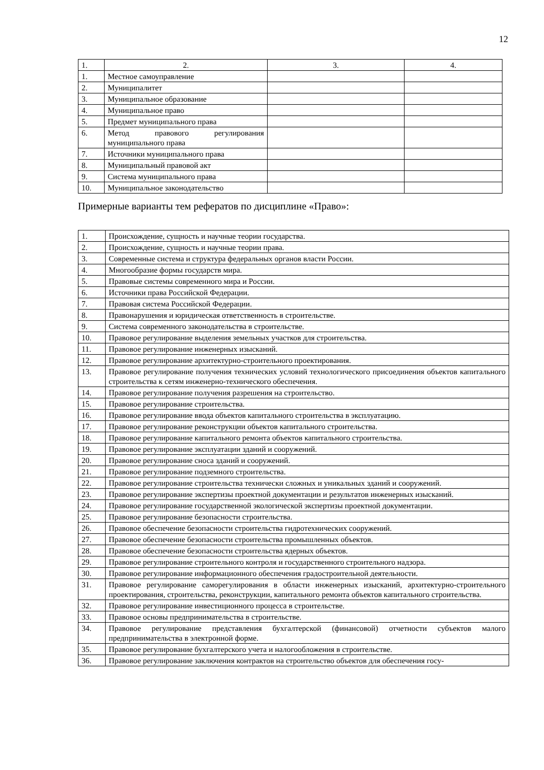12
| 1. | 2. | 3. | 4. |
| --- | --- | --- | --- |
| 1. | Местное самоуправление | | |
| 2. | Муниципалитет | | |
| 3. | Муниципальное образование | | |
| 4. | Муниципальное право | | |
| 5. | Предмет муниципального права | | |
| 6. | Метод правового регулирования муниципального права | | |
| 7. | Источники муниципального права | | |
| 8. | Муниципальный правовой акт | | |
| 9. | Система муниципального права | | |
| 10. | Муниципальное законодательство | | |
Примерные варианты тем рефератов по дисциплине «Право»:
| 1. | Происхождение, сущность и научные теории государства. |
| 2. | Происхождение, сущность и научные теории права. |
| 3. | Современные система и структура федеральных органов власти России. |
| 4. | Многообразие формы государств мира. |
| 5. | Правовые системы современного мира и России. |
| 6. | Источники права Российской Федерации. |
| 7. | Правовая система Российской Федерации. |
| 8. | Правонарушения и юридическая ответственность в строительстве. |
| 9. | Система современного законодательства в строительстве. |
| 10. | Правовое регулирование выделения земельных участков для строительства. |
| 11. | Правовое регулирование инженерных изысканий. |
| 12. | Правовое регулирование архитектурно-строительного проектирования. |
| 13. | Правовое регулирование получения технических условий технологического присоединения объектов капитального строительства к сетям инженерно-технического обеспечения. |
| 14. | Правовое регулирование получения разрешения на строительство. |
| 15. | Правовое регулирование строительства. |
| 16. | Правовое регулирование ввода объектов капитального строительства в эксплуатацию. |
| 17. | Правовое регулирование реконструкции объектов капитального строительства. |
| 18. | Правовое регулирование капитального ремонта объектов капитального строительства. |
| 19. | Правовое регулирование эксплуатации зданий и сооружений. |
| 20. | Правовое регулирование сноса зданий и сооружений. |
| 21. | Правовое регулирование подземного строительства. |
| 22. | Правовое регулирование строительства технически сложных и уникальных зданий и сооружений. |
| 23. | Правовое регулирование экспертизы проектной документации и результатов инженерных изысканий. |
| 24. | Правовое регулирование государственной экологической экспертизы проектной документации. |
| 25. | Правовое регулирование безопасности строительства. |
| 26. | Правовое обеспечение безопасности строительства гидротехнических сооружений. |
| 27. | Правовое обеспечение безопасности строительства промышленных объектов. |
| 28. | Правовое обеспечение безопасности строительства ядерных объектов. |
| 29. | Правовое регулирование строительного контроля и государственного строительного надзора. |
| 30. | Правовое регулирование информационного обеспечения градостроительной деятельности. |
| 31. | Правовое регулирование саморегулирования в области инженерных изысканий, архитектурно-строительного проектирования, строительства, реконструкции, капитального ремонта объектов капитального строительства. |
| 32. | Правовое регулирование инвестиционного процесса в строительстве. |
| 33. | Правовое основы предпринимательства в строительстве. |
| 34. | Правовое регулирование представления бухгалтерской (финансовой) отчетности субъектов малого предпринимательства в электронной форме. |
| 35. | Правовое регулирование бухгалтерского учета и налогообложения в строительстве. |
| 36. | Правовое регулирование заключения контрактов на строительство объектов для обеспечения госу- |